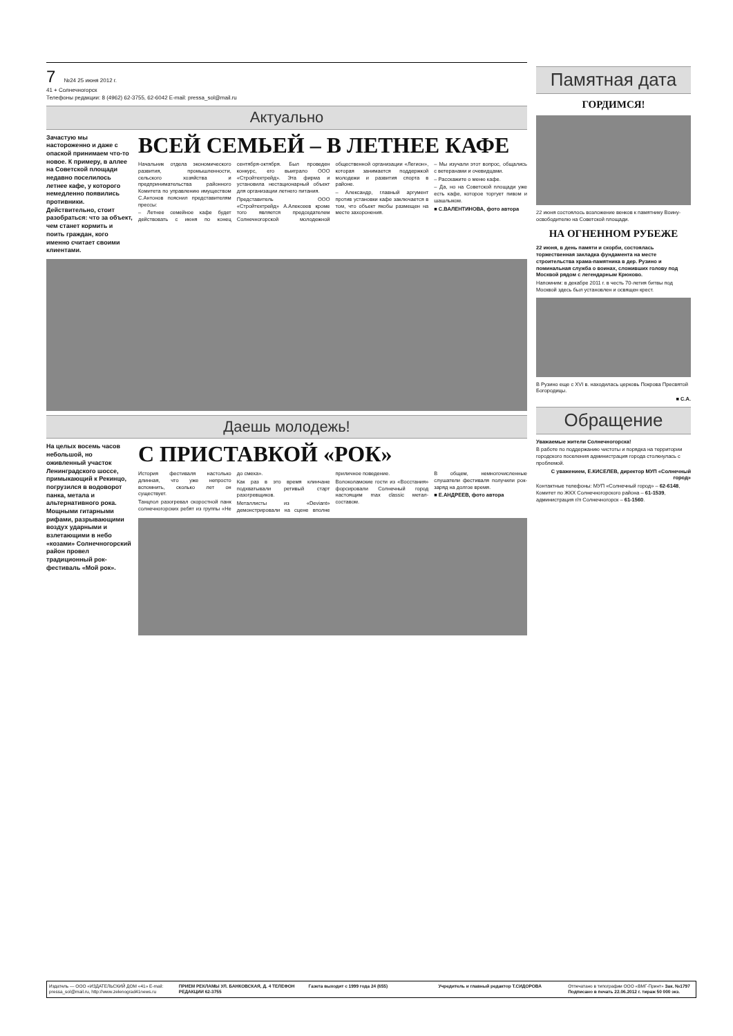7 №24 25 июня 2012 г.
41 + Солнечногорск
Телефоны редакции: 8 (4962) 62-3755, 62-6042 E-mail: pressa_sol@mail.ru
Актуально
Зачастую мы настороженно и даже с опаской принимаем что-то новое. К примеру, в аллее на Советской площади недавно поселилось летнее кафе, у которого немедленно появились противники. Действительно, стоит разобраться: что за объект, чем станет кормить и поить граждан, кого именно считает своими клиентами.
ВСЕЙ СЕМЬЕЙ – В ЛЕТНЕЕ КАФЕ
Начальник отдела экономического развития, промышленности, сельского хозяйства и предпринимательства районного Комитета по управлению имуществом С.Антонов пояснил представителям прессы:
– Летнее семейное кафе будет действовать с июня по конец сентября-октября. Был проведен конкурс, его выиграло ООО «Стройтехтрейд». Эта фирма и установила нестационарный объект для организации летнего питания.
Представитель ООО «Стройтехтрейд» А.Алексеев кроме того является председателем Солнечногорской молодежной общественной организации «Легион», которая занимается поддержкой молодежи и развития спорта в районе.
– Александр, главный аргумент против установки кафе заключается в том, что объект якобы размещен на месте захоронения.
– Мы изучали этот вопрос, общались с ветеранами и очевидцами.
– Расскажите о меню кафе.
– Да, но на Советской площади уже есть кафе, которое торгует пивом и шашлыком.
■ С.ВАЛЕНТИНОВА, фото автора
Даешь молодежь!
На целых восемь часов небольшой, но оживленный участок Ленинградского шоссе, примыкающий к Рекинцо, погрузился в водоворот панка, метала и альтернативного рока. Мощными гитарными рифами, разрывающими воздух ударными и взлетающими в небо «козами» Солнечногорский район провел традиционный рок-фестиваль «Мой рок».
С ПРИСТАВКОЙ «РОК»
История фестиваля настолько длинная, что уже непросто вспомнить, сколько лет он существует.
Танцпол разогревал скоростной панк солнечногорских ребят из группы «Не до смеха».
Как раз в это время клинчане подхватывали ретивый старт разогревщиков.
Металлисты из «Deviant» демонстрировали на сцене вполне приличное поведение.
Волоколамские гости из «Восстания» форсировали Солнечный город настоящим max classic метал-составом.
В общем, немногочисленные слушатели фестиваля получили рок-заряд на долгое время.
■ Е.АНДРЕЕВ, фото автора
Памятная дата
ГОРДИМСЯ!
22 июня состоялось возложение венков к памятнику Воину-освободителю на Советской площади.
НА ОГНЕННОМ РУБЕЖЕ
22 июня, в день памяти и скорби, состоялась торжественная закладка фундамента на месте строительства храма-памятника в дер. Рузино и поминальная служба о воинах, сложивших голову под Москвой рядом с легендарным Крюково.
Напомним: в декабре 2011 г. в честь 70-летия битвы под Москвой здесь был установлен и освящен крест.
В Рузино еще с XVI в. находилась церковь Покрова Пресвятой Богородицы.
■ С.А.
Обращение
Уважаемые жители Солнечногорска!
В работе по поддержанию чистоты и порядка на территории городского поселения администрация города столкнулась с проблемой.
С уважением, Е.КИСЕЛЕВ, директор МУП «Солнечный город»
Контактные телефоны: МУП «Солнечный город» – 62-6148, Комитет по ЖКХ Солнечногорского района – 61-1539, администрация г/п Солнечногорск – 61-1560.
Издатель — ООО «ИЗДАТЕЛЬСКИЙ ДОМ «41» E-mail: pressa_sol@mail.ru, http://www.zelenograd41news.ru
ПРИЕМ РЕКЛАМЫ УЛ. БАНКОВСКАЯ, Д. 4 ТЕЛЕФОН РЕДАКЦИИ 62-3755
Газета выходит с 1999 года 24 (655)
Учредитель и главный редактор Т.СИДОРОВА
Отпечатано в типографии ООО «ВМГ-Принт» Зак. №1797 Подписано в печать 22.06.2012 г. тираж 50 000 экз.